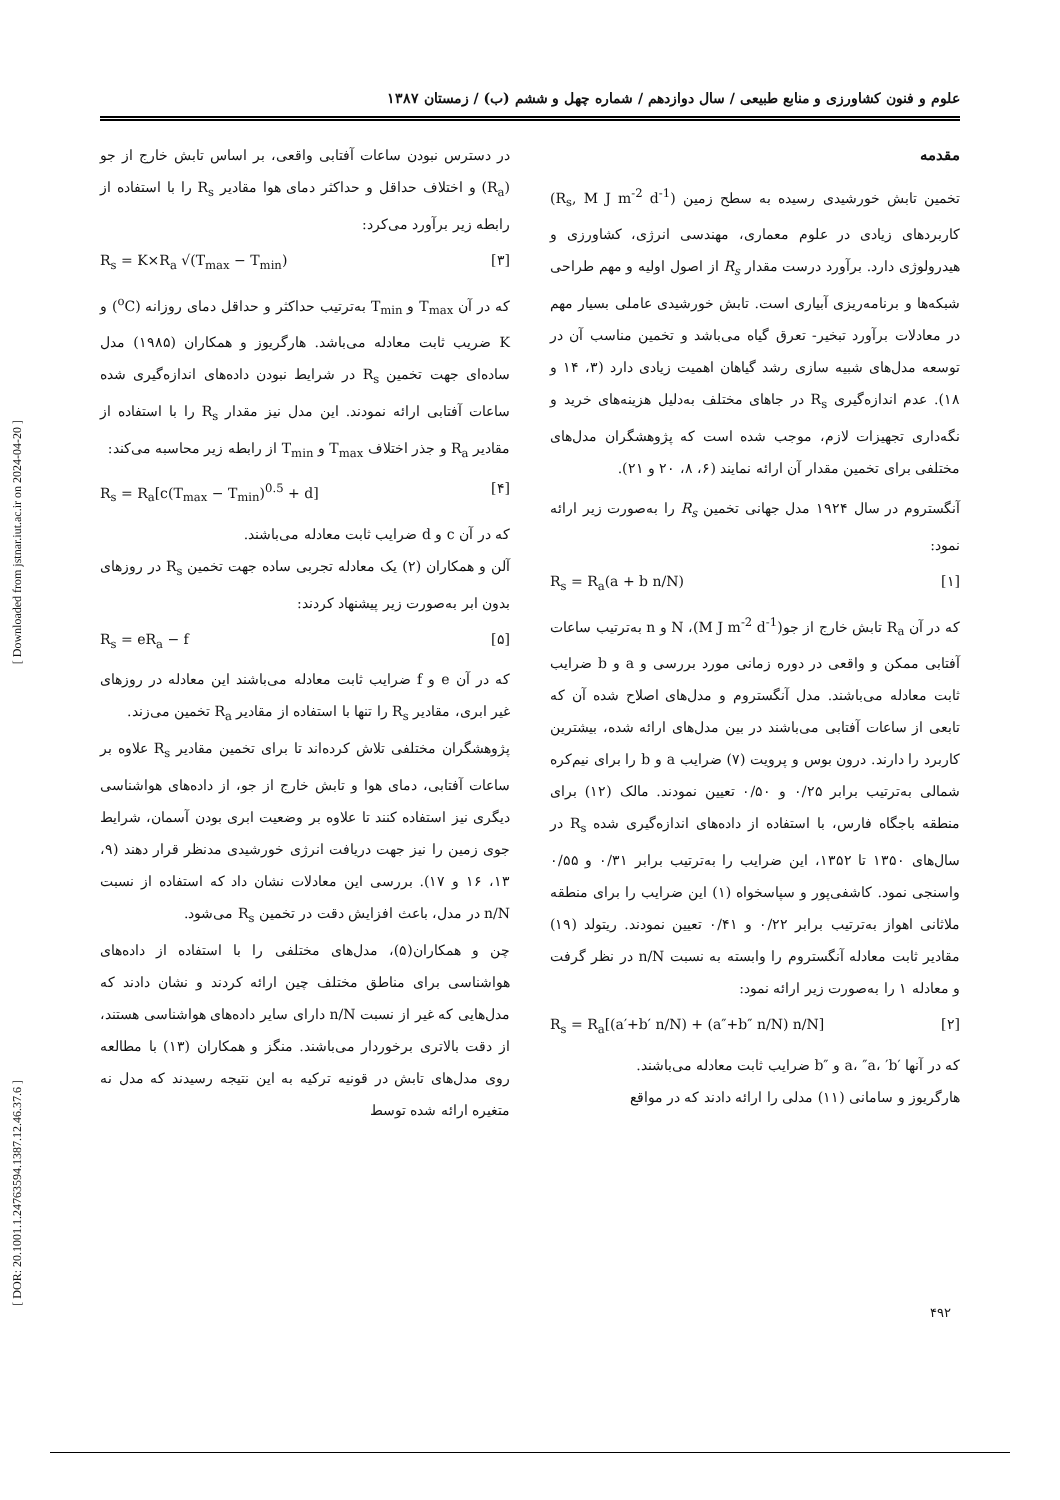[ Downloaded from jstnar.iut.ac.ir on 2024-04-20 ]
[ DOR: 20.1001.1.24763594.1387.12.46.37.6 ]
علوم و فنون کشاورزی و منابع طبیعی / سال دوازدهم / شماره چهل و ششم (ب) / زمستان ۱۳۸۷
مقدمه
تخمین تابش خورشیدی رسیده به سطح زمین (R<sub>s</sub>, M J m<sup>-2</sup> d<sup>-1</sup>) کاربردهای زیادی در علوم معماری، مهندسی انرژی، کشاورزی و هیدرولوژی دارد. برآورد درست مقدار R<sub>s</sub> از اصول اولیه و مهم طراحی شبکه‌ها و برنامه‌ریزی آبیاری است. تابش خورشیدی عاملی بسیار مهم در معادلات برآورد تبخیر- تعرق گیاه می‌باشد و تخمین مناسب آن در توسعه مدل‌های شبیه سازی رشد گیاهان اهمیت زیادی دارد (۳، ۱۴ و ۱۸). عدم اندازه‌گیری R<sub>s</sub> در جاهای مختلف به‌دلیل هزینه‌های خرید و نگه‌داری تجهیزات لازم، موجب شده است که پژوهشگران مدل‌های مختلفی برای تخمین مقدار آن ارائه نمایند (۶، ۸، ۲۰ و ۲۱).
آنگستروم در سال ۱۹۲۴ مدل جهانی تخمین R<sub>s</sub> را به‌صورت زیر ارائه نمود:
R<sub>s</sub> = R<sub>a</sub>(a + b n/N) [۱]
که در آن R<sub>a</sub> تابش خارج از جو(M J m<sup>-2</sup> d<sup>-1</sup>)، N و n به‌ترتیب ساعات آفتابی ممکن و واقعی در دوره زمانی مورد بررسی و a و b ضرایب ثابت معادله می‌باشند. مدل آنگستروم و مدل‌های اصلاح شده آن که تابعی از ساعات آفتابی می‌باشند در بین مدل‌های ارائه شده، بیشترین کاربرد را دارند. درون بوس و پرویت (۷) ضرایب a و b را برای نیم‌کره شمالی به‌ترتیب برابر ۰/۲۵ و ۰/۵۰ تعیین نمودند. مالک (۱۲) برای منطقه باجگاه فارس، با استفاده از داده‌های اندازه‌گیری شده R<sub>s</sub> در سال‌های ۱۳۵۰ تا ۱۳۵۲، این ضرایب را به‌ترتیب برابر ۰/۳۱ و ۰/۵۵ واسنجی نمود. کاشفی‌پور و سپاسخواه (۱) این ضرایب را برای منطقه ملاثانی اهواز به‌ترتیب برابر ۰/۲۲ و ۰/۴۱ تعیین نمودند. ریتولد (۱۹) مقادیر ثابت معادله آنگستروم را وابسته به نسبت n/N در نظر گرفت و معادله ۱ را به‌صورت زیر ارائه نمود:
R<sub>s</sub> = R<sub>a</sub>[(a′+b′ n/N) + (a″+b″ n/N) n/N] [۲]
که در آنها ′a، ″a، ′b و ″b ضرایب ثابت معادله می‌باشند.
هارگریوز و سامانی (۱۱) مدلی را ارائه دادند که در مواقع
در دسترس نبودن ساعات آفتابی واقعی، بر اساس تابش خارج از جو (R<sub>a</sub>) و اختلاف حداقل و حداکثر دمای هوا مقادیر R<sub>s</sub> را با استفاده از رابطه زیر برآورد می‌کرد:
R<sub>s</sub> = K×R<sub>a</sub> √(T<sub>max</sub> − T<sub>min</sub>) [۳]
که در آن T<sub>max</sub> و T<sub>min</sub> به‌ترتیب حداکثر و حداقل دمای روزانه (<sup>o</sup>C) و K ضریب ثابت معادله می‌باشد. هارگریوز و همکاران (۱۹۸۵) مدل ساده‌ای جهت تخمین R<sub>s</sub> در شرایط نبودن داده‌های اندازه‌گیری شده ساعات آفتابی ارائه نمودند. این مدل نیز مقدار R<sub>s</sub> را با استفاده از مقادیر R<sub>a</sub> و جذر اختلاف T<sub>max</sub> و T<sub>min</sub> از رابطه زیر محاسبه می‌کند:
R<sub>s</sub> = R<sub>a</sub>[c(T<sub>max</sub> − T<sub>min</sub>)<sup>0.5</sup> + d] [۴]
که در آن c و d ضرایب ثابت معادله می‌باشند.
آلن و همکاران (۲) یک معادله تجربی ساده جهت تخمین R<sub>s</sub> در روزهای بدون ابر به‌صورت زیر پیشنهاد کردند:
R<sub>s</sub> = eR<sub>a</sub> − f [۵]
که در آن e و f ضرایب ثابت معادله می‌باشند این معادله در روزهای غیر ابری، مقادیر R<sub>s</sub> را تنها با استفاده از مقادیر R<sub>a</sub> تخمین می‌زند.
پژوهشگران مختلفی تلاش کرده‌اند تا برای تخمین مقادیر R<sub>s</sub> علاوه بر ساعات آفتابی، دمای هوا و تابش خارج از جو، از داده‌های هواشناسی دیگری نیز استفاده کنند تا علاوه بر وضعیت ابری بودن آسمان، شرایط جوی زمین را نیز جهت دریافت انرژی خورشیدی مدنظر قرار دهند (۹، ۱۳، ۱۶ و ۱۷). بررسی این معادلات نشان داد که استفاده از نسبت n/N در مدل، باعث افزایش دقت در تخمین R<sub>s</sub> می‌شود.
چن و همکاران(۵)، مدل‌های مختلفی را با استفاده از داده‌های هواشناسی برای مناطق مختلف چین ارائه کردند و نشان دادند که مدل‌هایی که غیر از نسبت n/N دارای سایر داده‌های هواشناسی هستند، از دقت بالاتری برخوردار می‌باشند. منگز و همکاران (۱۳) با مطالعه روی مدل‌های تابش در قونیه ترکیه به این نتیجه رسیدند که مدل نه متغیره ارائه شده توسط
۴۹۲